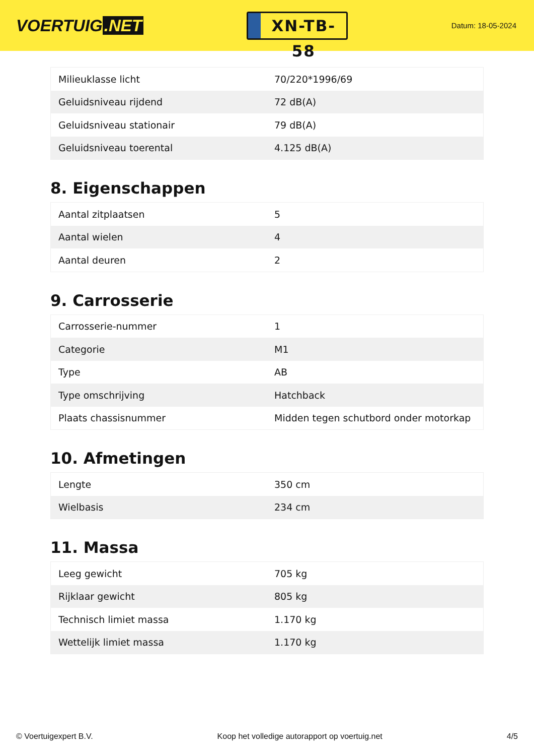VOERTUIG.NET
XN-TB-58
Datum: 18-05-2024
| Milieuklasse licht | 70/220*1996/69 |
| Geluidsniveau rijdend | 72 dB(A) |
| Geluidsniveau stationair | 79 dB(A) |
| Geluidsniveau toerental | 4.125 dB(A) |
8. Eigenschappen
| Aantal zitplaatsen | 5 |
| Aantal wielen | 4 |
| Aantal deuren | 2 |
9. Carrosserie
| Carrosserie-nummer | 1 |
| Categorie | M1 |
| Type | AB |
| Type omschrijving | Hatchback |
| Plaats chassisnummer | Midden tegen schutbord onder motorkap |
10. Afmetingen
| Lengte | 350 cm |
| Wielbasis | 234 cm |
11. Massa
| Leeg gewicht | 705 kg |
| Rijklaar gewicht | 805 kg |
| Technisch limiet massa | 1.170 kg |
| Wettelijk limiet massa | 1.170 kg |
© Voertuigexpert B.V. Koop het volledige autorapport op voertuig.net 4/5